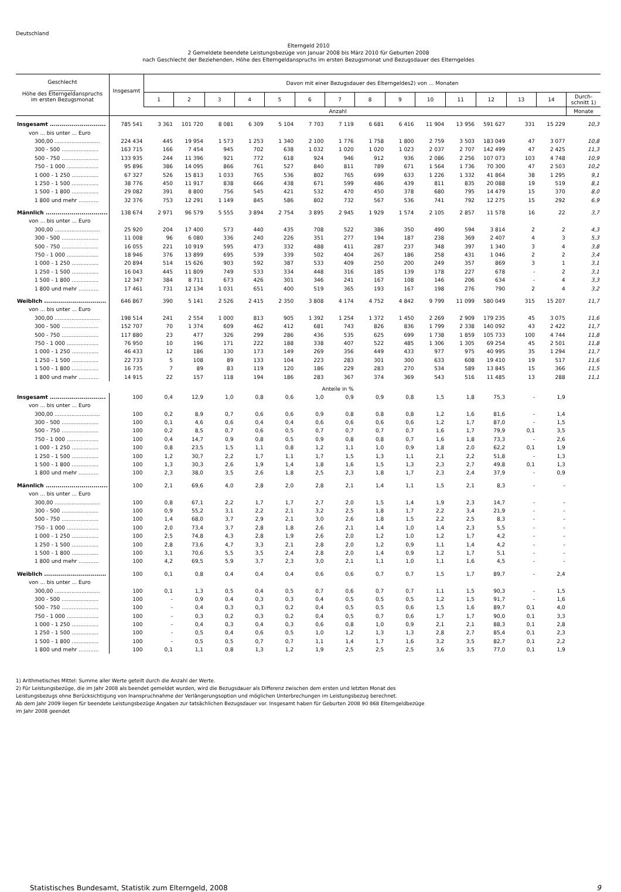Deutschland
Elterngeld 2010
2 Gemeldete beendete Leistungsbezüge von Januar 2008 bis März 2010 für Geburten 2008
nach Geschlecht der Beziehenden, Höhe des Elterngeldanspruchs im ersten Bezugsmonat und Bezugsdauer des Elterngeldes
| Geschlecht __________ Höhe des Elterngeldanspruchs im ersten Bezugsmonat | Insgesamt | Davon mit einer Bezugsdauer des Elterngeldes2) von ... Monaten | | | | | | | | | | | | | | |
| --- | --- | --- | --- | --- | --- | --- | --- | --- | --- | --- | --- | --- | --- | --- | --- | --- |
| | | 1 | 2 | 3 | 4 | 5 | 6 | 7 | 8 | 9 | 10 | 11 | 12 | 13 | 14 | Durch- schnitt 1) |
| | Anzahl | | | | | | | | | | | | | | | Monate |
| Insgesamt ............................ | 785 541 | 3 361 | 101 720 | 8 081 | 6 309 | 5 104 | 7 703 | 7 119 | 6 681 | 6 416 | 11 904 | 13 956 | 591 627 | 331 | 15 229 | 10,3 |
| von ... bis unter ... Euro | | | | | | | | | | | | | | | | |
| 300,00 ........................... | 224 434 | 445 | 19 954 | 1 573 | 1 253 | 1 340 | 2 100 | 1 776 | 1 758 | 1 800 | 2 759 | 3 503 | 183 049 | 47 | 3 077 | 10,8 |
| 300 - 500 ...................... | 163 715 | 166 | 7 454 | 945 | 702 | 638 | 1 032 | 1 020 | 1 020 | 1 023 | 2 037 | 2 707 | 142 499 | 47 | 2 425 | 11,3 |
| 500 - 750 ...................... | 133 935 | 244 | 11 396 | 921 | 772 | 618 | 924 | 946 | 912 | 936 | 2 086 | 2 256 | 107 073 | 103 | 4 748 | 10,9 |
| 750 - 1 000 ................... | 95 896 | 386 | 14 095 | 866 | 761 | 527 | 840 | 811 | 789 | 671 | 1 564 | 1 736 | 70 300 | 47 | 2 503 | 10,2 |
| 1 000 - 1 250 ................ | 67 327 | 526 | 15 813 | 1 033 | 765 | 536 | 802 | 765 | 699 | 633 | 1 226 | 1 332 | 41 864 | 38 | 1 295 | 9,1 |
| 1 250 - 1 500 ................ | 38 776 | 450 | 11 917 | 838 | 666 | 438 | 671 | 599 | 486 | 439 | 811 | 835 | 20 088 | 19 | 519 | 8,1 |
| 1 500 - 1 800 ................ | 29 082 | 391 | 8 800 | 756 | 545 | 421 | 532 | 470 | 450 | 378 | 680 | 795 | 14 479 | 15 | 370 | 8,0 |
| 1 800 und mehr ............ | 32 376 | 753 | 12 291 | 1 149 | 845 | 586 | 802 | 732 | 567 | 536 | 741 | 792 | 12 275 | 15 | 292 | 6,9 |
| Männlich ............................... | 138 674 | 2 971 | 96 579 | 5 555 | 3 894 | 2 754 | 3 895 | 2 945 | 1 929 | 1 574 | 2 105 | 2 857 | 11 578 | 16 | 22 | 3,7 |
| von ... bis unter ... Euro | | | | | | | | | | | | | | | | |
| 300,00 ........................... | 25 920 | 204 | 17 400 | 573 | 440 | 435 | 708 | 522 | 386 | 350 | 490 | 594 | 3 814 | 2 | 2 | 4,3 |
| 300 - 500 ...................... | 11 008 | 96 | 6 080 | 336 | 240 | 226 | 351 | 277 | 194 | 187 | 238 | 369 | 2 407 | 4 | 3 | 5,3 |
| 500 - 750 ...................... | 16 055 | 221 | 10 919 | 595 | 473 | 332 | 488 | 411 | 287 | 237 | 348 | 397 | 1 340 | 3 | 4 | 3,8 |
| 750 - 1 000 ................... | 18 946 | 376 | 13 899 | 695 | 539 | 339 | 502 | 404 | 267 | 186 | 258 | 431 | 1 046 | 2 | 2 | 3,4 |
| 1 000 - 1 250 ................ | 20 894 | 514 | 15 626 | 903 | 592 | 387 | 533 | 409 | 250 | 200 | 249 | 357 | 869 | 3 | 1 | 3,1 |
| 1 250 - 1 500 ................ | 16 043 | 445 | 11 809 | 749 | 533 | 334 | 448 | 316 | 185 | 139 | 178 | 227 | 678 | - | 2 | 3,1 |
| 1 500 - 1 800 ................ | 12 347 | 384 | 8 711 | 673 | 426 | 301 | 346 | 241 | 167 | 108 | 146 | 206 | 634 | - | 4 | 3,3 |
| 1 800 und mehr ............ | 17 461 | 731 | 12 134 | 1 031 | 651 | 400 | 519 | 365 | 193 | 167 | 198 | 276 | 790 | 2 | 4 | 3,2 |
| Weiblich ............................... | 646 867 | 390 | 5 141 | 2 526 | 2 415 | 2 350 | 3 808 | 4 174 | 4 752 | 4 842 | 9 799 | 11 099 | 580 049 | 315 | 15 207 | 11,7 |
| von ... bis unter ... Euro | | | | | | | | | | | | | | | | |
| 300,00 ........................... | 198 514 | 241 | 2 554 | 1 000 | 813 | 905 | 1 392 | 1 254 | 1 372 | 1 450 | 2 269 | 2 909 | 179 235 | 45 | 3 075 | 11,6 |
| 300 - 500 ...................... | 152 707 | 70 | 1 374 | 609 | 462 | 412 | 681 | 743 | 826 | 836 | 1 799 | 2 338 | 140 092 | 43 | 2 422 | 11,7 |
| 500 - 750 ...................... | 117 880 | 23 | 477 | 326 | 299 | 286 | 436 | 535 | 625 | 699 | 1 738 | 1 859 | 105 733 | 100 | 4 744 | 11,8 |
| 750 - 1 000 ................... | 76 950 | 10 | 196 | 171 | 222 | 188 | 338 | 407 | 522 | 485 | 1 306 | 1 305 | 69 254 | 45 | 2 501 | 11,8 |
| 1 000 - 1 250 ................ | 46 433 | 12 | 186 | 130 | 173 | 149 | 269 | 356 | 449 | 433 | 977 | 975 | 40 995 | 35 | 1 294 | 11,7 |
| 1 250 - 1 500 ................ | 22 733 | 5 | 108 | 89 | 133 | 104 | 223 | 283 | 301 | 300 | 633 | 608 | 19 410 | 19 | 517 | 11,6 |
| 1 500 - 1 800 ................ | 16 735 | 7 | 89 | 83 | 119 | 120 | 186 | 229 | 283 | 270 | 534 | 589 | 13 845 | 15 | 366 | 11,5 |
| 1 800 und mehr ............ | 14 915 | 22 | 157 | 118 | 194 | 186 | 283 | 367 | 374 | 369 | 543 | 516 | 11 485 | 13 | 288 | 11,1 |
| | Anteile in % | | | | | | | | | | | | | | | |
| Insgesamt ............................ | 100 | 0,4 | 12,9 | 1,0 | 0,8 | 0,6 | 1,0 | 0,9 | 0,9 | 0,8 | 1,5 | 1,8 | 75,3 | - | 1,9 | |
| von ... bis unter ... Euro | | | | | | | | | | | | | | | | |
| 300,00 ........................... | 100 | 0,2 | 8,9 | 0,7 | 0,6 | 0,6 | 0,9 | 0,8 | 0,8 | 0,8 | 1,2 | 1,6 | 81,6 | - | 1,4 | |
| 300 - 500 ...................... | 100 | 0,1 | 4,6 | 0,6 | 0,4 | 0,4 | 0,6 | 0,6 | 0,6 | 0,6 | 1,2 | 1,7 | 87,0 | - | 1,5 | |
| 500 - 750 ...................... | 100 | 0,2 | 8,5 | 0,7 | 0,6 | 0,5 | 0,7 | 0,7 | 0,7 | 0,7 | 1,6 | 1,7 | 79,9 | 0,1 | 3,5 | |
| 750 - 1 000 ................... | 100 | 0,4 | 14,7 | 0,9 | 0,8 | 0,5 | 0,9 | 0,8 | 0,8 | 0,7 | 1,6 | 1,8 | 73,3 | - | 2,6 | |
| 1 000 - 1 250 ................ | 100 | 0,8 | 23,5 | 1,5 | 1,1 | 0,8 | 1,2 | 1,1 | 1,0 | 0,9 | 1,8 | 2,0 | 62,2 | 0,1 | 1,9 | |
| 1 250 - 1 500 ................ | 100 | 1,2 | 30,7 | 2,2 | 1,7 | 1,1 | 1,7 | 1,5 | 1,3 | 1,1 | 2,1 | 2,2 | 51,8 | - | 1,3 | |
| 1 500 - 1 800 ................ | 100 | 1,3 | 30,3 | 2,6 | 1,9 | 1,4 | 1,8 | 1,6 | 1,5 | 1,3 | 2,3 | 2,7 | 49,8 | 0,1 | 1,3 | |
| 1 800 und mehr ............ | 100 | 2,3 | 38,0 | 3,5 | 2,6 | 1,8 | 2,5 | 2,3 | 1,8 | 1,7 | 2,3 | 2,4 | 37,9 | - | 0,9 | |
| Männlich ............................... | 100 | 2,1 | 69,6 | 4,0 | 2,8 | 2,0 | 2,8 | 2,1 | 1,4 | 1,1 | 1,5 | 2,1 | 8,3 | - | - | |
| von ... bis unter ... Euro | | | | | | | | | | | | | | | | |
| 300,00 ........................... | 100 | 0,8 | 67,1 | 2,2 | 1,7 | 1,7 | 2,7 | 2,0 | 1,5 | 1,4 | 1,9 | 2,3 | 14,7 | - | - | |
| 300 - 500 ...................... | 100 | 0,9 | 55,2 | 3,1 | 2,2 | 2,1 | 3,2 | 2,5 | 1,8 | 1,7 | 2,2 | 3,4 | 21,9 | - | - | |
| 500 - 750 ...................... | 100 | 1,4 | 68,0 | 3,7 | 2,9 | 2,1 | 3,0 | 2,6 | 1,8 | 1,5 | 2,2 | 2,5 | 8,3 | - | - | |
| 750 - 1 000 ................... | 100 | 2,0 | 73,4 | 3,7 | 2,8 | 1,8 | 2,6 | 2,1 | 1,4 | 1,0 | 1,4 | 2,3 | 5,5 | - | - | |
| 1 000 - 1 250 ................ | 100 | 2,5 | 74,8 | 4,3 | 2,8 | 1,9 | 2,6 | 2,0 | 1,2 | 1,0 | 1,2 | 1,7 | 4,2 | - | - | |
| 1 250 - 1 500 ................ | 100 | 2,8 | 73,6 | 4,7 | 3,3 | 2,1 | 2,8 | 2,0 | 1,2 | 0,9 | 1,1 | 1,4 | 4,2 | - | - | |
| 1 500 - 1 800 ................ | 100 | 3,1 | 70,6 | 5,5 | 3,5 | 2,4 | 2,8 | 2,0 | 1,4 | 0,9 | 1,2 | 1,7 | 5,1 | - | - | |
| 1 800 und mehr ............ | 100 | 4,2 | 69,5 | 5,9 | 3,7 | 2,3 | 3,0 | 2,1 | 1,1 | 1,0 | 1,1 | 1,6 | 4,5 | - | - | |
| Weiblich ............................... | 100 | 0,1 | 0,8 | 0,4 | 0,4 | 0,4 | 0,6 | 0,6 | 0,7 | 0,7 | 1,5 | 1,7 | 89,7 | - | 2,4 | |
| von ... bis unter ... Euro | | | | | | | | | | | | | | | | |
| 300,00 ........................... | 100 | 0,1 | 1,3 | 0,5 | 0,4 | 0,5 | 0,7 | 0,6 | 0,7 | 0,7 | 1,1 | 1,5 | 90,3 | - | 1,5 | |
| 300 - 500 ...................... | 100 | - | 0,9 | 0,4 | 0,3 | 0,3 | 0,4 | 0,5 | 0,5 | 0,5 | 1,2 | 1,5 | 91,7 | - | 1,6 | |
| 500 - 750 ...................... | 100 | - | 0,4 | 0,3 | 0,3 | 0,2 | 0,4 | 0,5 | 0,5 | 0,6 | 1,5 | 1,6 | 89,7 | 0,1 | 4,0 | |
| 750 - 1 000 ................... | 100 | - | 0,3 | 0,2 | 0,3 | 0,2 | 0,4 | 0,5 | 0,7 | 0,6 | 1,7 | 1,7 | 90,0 | 0,1 | 3,3 | |
| 1 000 - 1 250 ................ | 100 | - | 0,4 | 0,3 | 0,4 | 0,3 | 0,6 | 0,8 | 1,0 | 0,9 | 2,1 | 2,1 | 88,3 | 0,1 | 2,8 | |
| 1 250 - 1 500 ................ | 100 | - | 0,5 | 0,4 | 0,6 | 0,5 | 1,0 | 1,2 | 1,3 | 1,3 | 2,8 | 2,7 | 85,4 | 0,1 | 2,3 | |
| 1 500 - 1 800 ................ | 100 | - | 0,5 | 0,5 | 0,7 | 0,7 | 1,1 | 1,4 | 1,7 | 1,6 | 3,2 | 3,5 | 82,7 | 0,1 | 2,2 | |
| 1 800 und mehr ............ | 100 | 0,1 | 1,1 | 0,8 | 1,3 | 1,2 | 1,9 | 2,5 | 2,5 | 2,5 | 3,6 | 3,5 | 77,0 | 0,1 | 1,9 | |
1) Arithmetisches Mittel: Summe aller Werte geteilt durch die Anzahl der Werte.
2) Für Leistungsbezüge, die im Jahr 2008 als beendet gemeldet wurden, wird die Bezugsdauer als Differenz zwischen dem ersten und letzten Monat des
Leistungsbezugs ohne Berücksichtigung von Inanspruchnahme der Verlängerungsoption und möglichen Unterbrechungen im Leistungsbezug berechnet.
Ab dem Jahr 2009 liegen für beendete Leistungsbezüge Angaben zur tatsächlichen Bezugsdauer vor. Insgesamt haben für Geburten 2008 90 868 Elterngeldbezüge
im Jahr 2008 geendet
Statistisches Bundesamt, Statistik zum Elterngeld, 2008 9